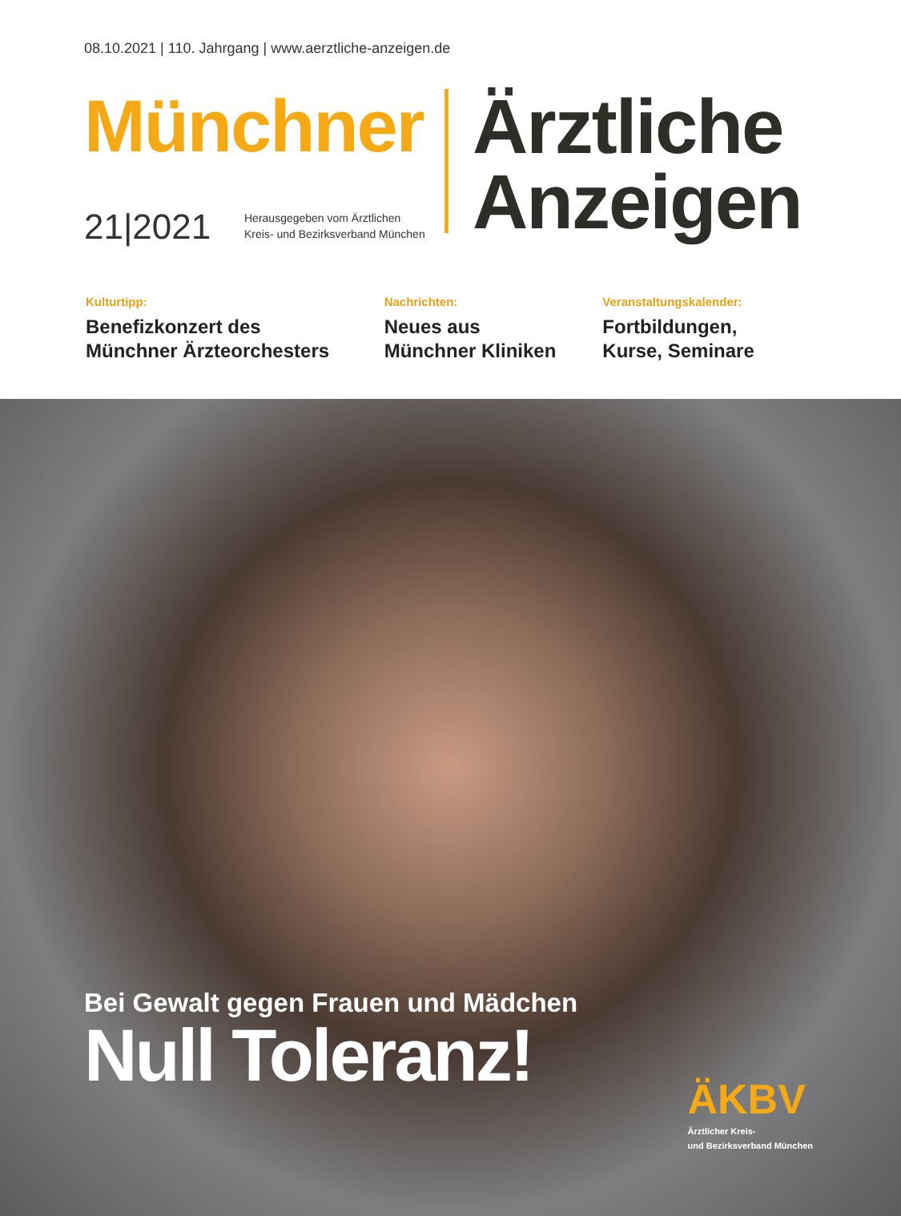08.10.2021 | 110. Jahrgang | www.aerztliche-anzeigen.de
Münchner
21|2021
Herausgegeben vom Ärztlichen
Kreis- und Bezirksverband München
Ärztliche
Anzeigen
Kulturtipp:
Benefizkonzert des
Münchner Ärzteorchesters
Nachrichten:
Neues aus
Münchner Kliniken
Veranstaltungskalender:
Fortbildungen,
Kurse, Seminare
Bei Gewalt gegen Frauen und Mädchen
Null Toleranz!
ÄKBV
Ärztlicher Kreis-
und Bezirksverband München